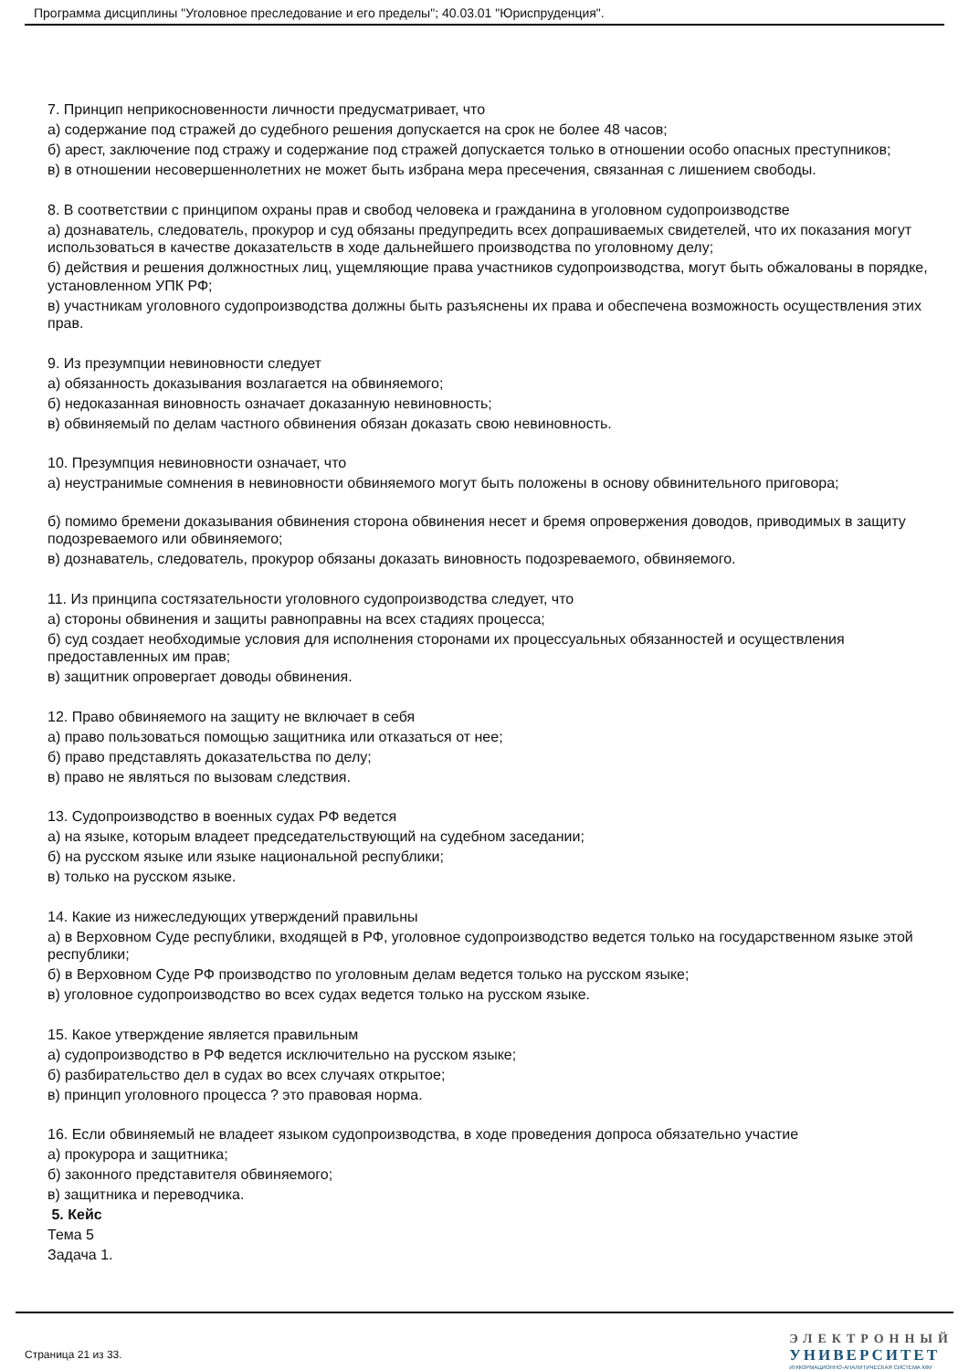Программа дисциплины "Уголовное преследование и его пределы"; 40.03.01 "Юриспруденция".
7. Принцип неприкосновенности личности предусматривает, что
а) содержание под стражей до судебного решения допускается на срок не более 48 часов;
б) арест, заключение под стражу и содержание под стражей допускается только в отношении особо опасных преступников;
в) в отношении несовершеннолетних не может быть избрана мера пресечения, связанная с лишением свободы.
8. В соответствии с принципом охраны прав и свобод человека и гражданина в уголовном судопроизводстве
а) дознаватель, следователь, прокурор и суд обязаны предупредить всех допрашиваемых свидетелей, что их показания могут использоваться в качестве доказательств в ходе дальнейшего производства по уголовному делу;
б) действия и решения должностных лиц, ущемляющие права участников судопроизводства, могут быть обжалованы в порядке, установленном УПК РФ;
в) участникам уголовного судопроизводства должны быть разъяснены их права и обеспечена возможность осуществления этих прав.
9. Из презумпции невиновности следует
а) обязанность доказывания возлагается на обвиняемого;
б) недоказанная виновность означает доказанную невиновность;
в) обвиняемый по делам частного обвинения обязан доказать свою невиновность.
10. Презумпция невиновности означает, что
а) неустранимые сомнения в невиновности обвиняемого могут быть положены в основу обвинительного приговора;
б) помимо бремени доказывания обвинения сторона обвинения несет и бремя опровержения доводов, приводимых в защиту подозреваемого или обвиняемого;
в) дознаватель, следователь, прокурор обязаны доказать виновность подозреваемого, обвиняемого.
11. Из принципа состязательности уголовного судопроизводства следует, что
а) стороны обвинения и защиты равноправны на всех стадиях процесса;
б) суд создает необходимые условия для исполнения сторонами их процессуальных обязанностей и осуществления предоставленных им прав;
в) защитник опровергает доводы обвинения.
12. Право обвиняемого на защиту не включает в себя
а) право пользоваться помощью защитника или отказаться от нее;
б) право представлять доказательства по делу;
в) право не являться по вызовам следствия.
13. Судопроизводство в военных судах РФ ведется
а) на языке, которым владеет председательствующий на судебном заседании;
б) на русском языке или языке национальной республики;
в) только на русском языке.
14. Какие из нижеследующих утверждений правильны
а) в Верховном Суде республики, входящей в РФ, уголовное судопроизводство ведется только на государственном языке этой республики;
б) в Верховном Суде РФ производство по уголовным делам ведется только на русском языке;
в) уголовное судопроизводство во всех судах ведется только на русском языке.
15. Какое утверждение является правильным
а) судопроизводство в РФ ведется исключительно на русском языке;
б) разбирательство дел в судах во всех случаях открытое;
в) принцип уголовного процесса ? это правовая норма.
16. Если обвиняемый не владеет языком судопроизводства, в ходе проведения допроса обязательно участие
а) прокурора и защитника;
б) законного представителя обвиняемого;
в) защитника и переводчика.
5. Кейс
Тема 5
Задача 1.
Страница 21 из 33.
ЭЛЕКТРОННЫЙ
УНИВЕРСИТЕТ
ИНФОРМАЦИОННО-АНАЛИТИЧЕСКАЯ СИСТЕМА КФУ